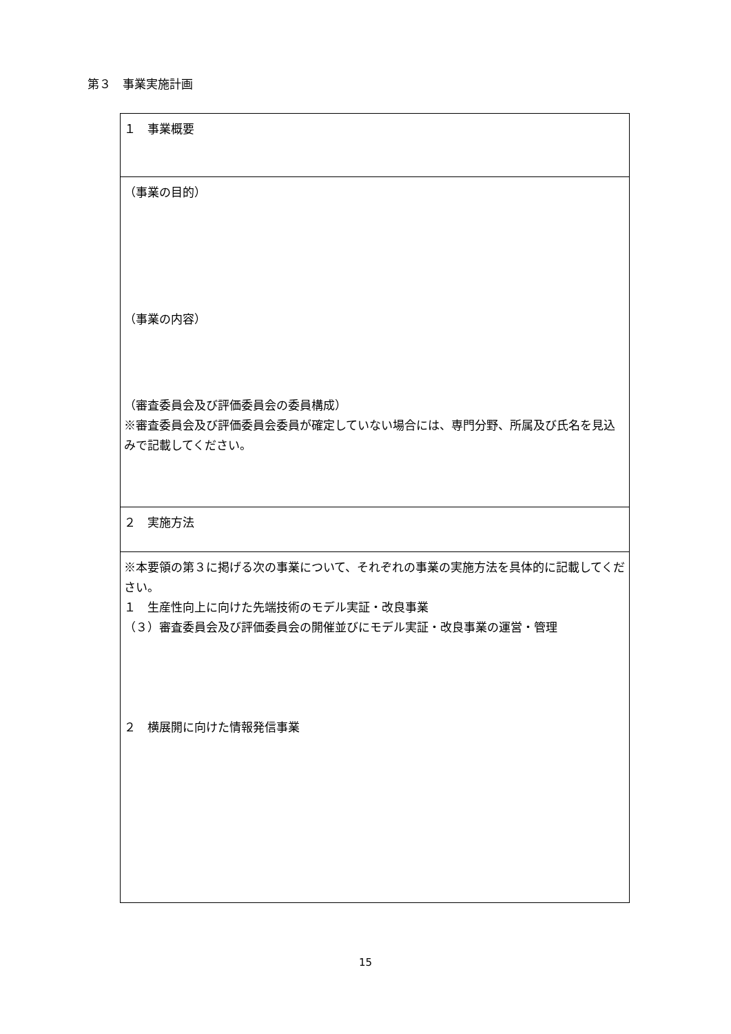第３　事業実施計画
| １ 事業概要 |
| （事業の目的） （事業の内容） （審査委員会及び評価委員会の委員構成） ※審査委員会及び評価委員会委員が確定していない場合には、専門分野、所属及び氏名を見込みで記載してください。 |
| ２ 実施方法 |
| ※本要領の第３に掲げる次の事業について、それぞれの事業の実施方法を具体的に記載してください。 １ 生産性向上に向けた先端技術のモデル実証・改良事業 （３）審査委員会及び評価委員会の開催並びにモデル実証・改良事業の運営・管理 ２ 横展開に向けた情報発信事業 |
15